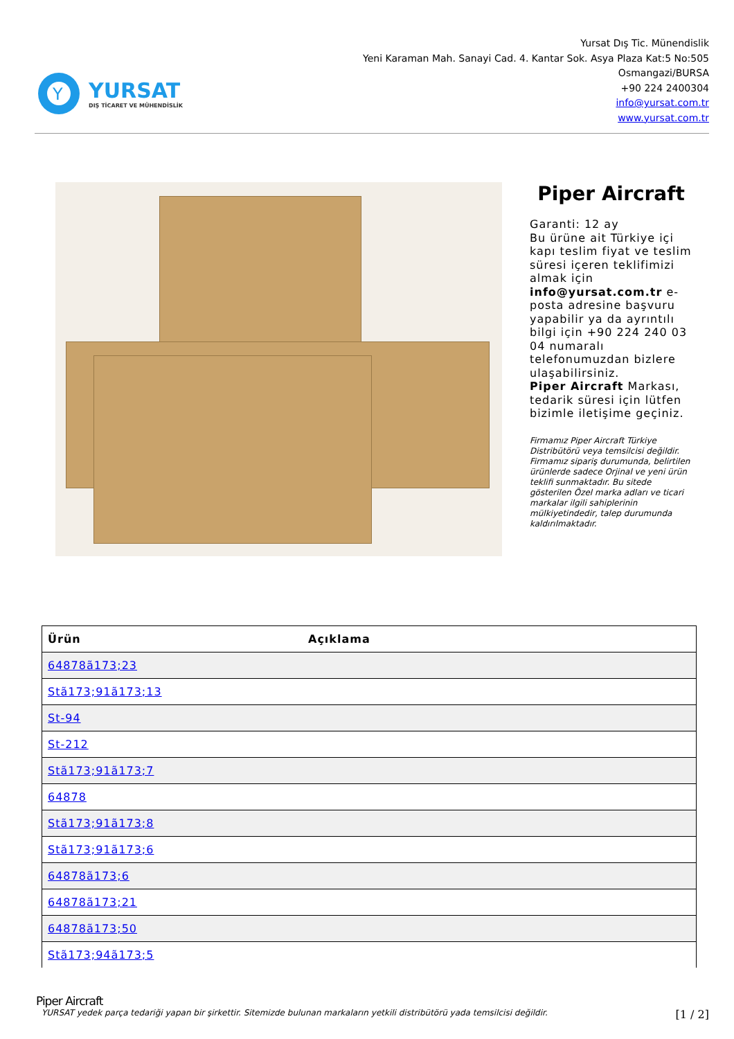Y
YURSAT
DIŞ TİCARET VE MÜHENDİSLİK
Yursat Dış Tic. Münendislik
Yeni Karaman Mah. Sanayi Cad. 4. Kantar Sok. Asya Plaza Kat:5 No:505
Osmangazi/BURSA
+90 224 2400304
info@yursat.com.tr
www.yursat.com.tr
Piper Aircraft
Garanti: 12 ay
Bu ürüne ait Türkiye içi kapı teslim fiyat ve teslim süresi içeren teklifimizi almak için info@yursat.com.tr e-posta adresine başvuru yapabilir ya da ayrıntılı bilgi için +90 224 240 03 04 numaralı telefonumuzdan bizlere ulaşabilirsiniz.
Piper Aircraft Markası, tedarik süresi için lütfen bizimle iletişime geçiniz.
Firmamız Piper Aircraft Türkiye Distribütörü veya temsilcisi değildir. Firmamız sipariş durumunda, belirtilen ürünlerde sadece Orjinal ve yeni ürün teklifi sunmaktadır. Bu sitede gösterilen Özel marka adları ve ticari markalar ilgili sahiplerinin mülkiyetindedir, talep durumunda kaldırılmaktadır.
| Ürün | Açıklama |
| --- | --- |
| 64878ã173;23 | |
| Stã173;91ã173;13 | |
| St-94 | |
| St-212 | |
| Stã173;91ã173;7 | |
| 64878 | |
| Stã173;91ã173;8 | |
| Stã173;91ã173;6 | |
| 64878ã173;6 | |
| 64878ã173;21 | |
| 64878ã173;50 | |
| Stã173;94ã173;5 | |
Piper Aircraft
YURSAT yedek parça tedariği yapan bir şirkettir. Sitemizde bulunan markaların yetkili distribütörü yada temsilcisi değildir. [1 / 2]